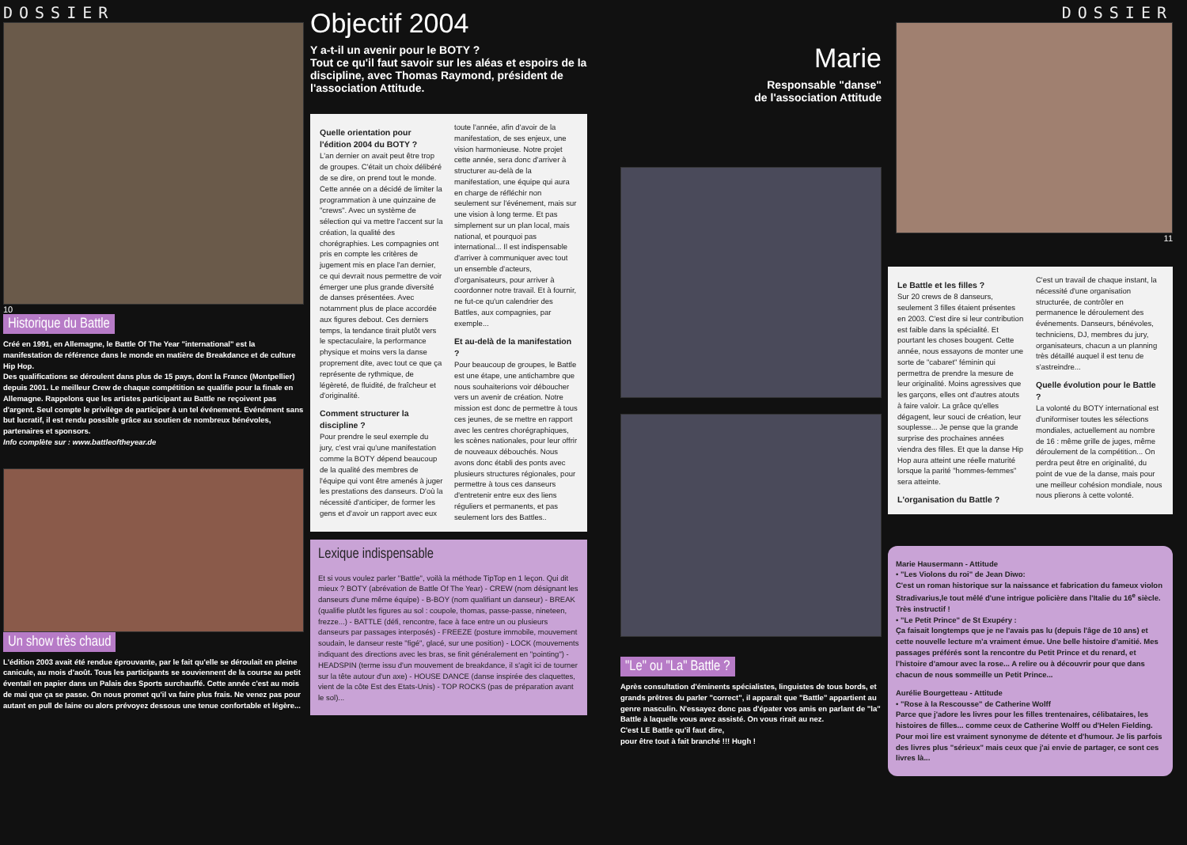DOSSIER
10
Historique du Battle
Créé en 1991, en Allemagne, le Battle Of The Year "international" est la manifestation de référence dans le monde en matière de Breakdance et de culture Hip Hop.
Des qualifications se déroulent dans plus de 15 pays, dont la France (Montpellier) depuis 2001. Le meilleur Crew de chaque compétition se qualifie pour la finale en Allemagne. Rappelons que les artistes participant au Battle ne reçoivent pas d'argent. Seul compte le privilège de participer à un tel événement. Evénément sans but lucratif, il est rendu possible grâce au soutien de nombreux bénévoles, partenaires et sponsors.
Info complète sur : www.battleoftheyear.de
Un show très chaud
L'édition 2003 avait été rendue éprouvante, par le fait qu'elle se déroulait en pleine canicule, au mois d'août. Tous les participants se souviennent de la course au petit éventail en papier dans un Palais des Sports surchauffé. Cette année c'est au mois de mai que ça se passe. On nous promet qu'il va faire plus frais. Ne venez pas pour autant en pull de laine ou alors prévoyez dessous une tenue confortable et légère...
Objectif 2004
Y a-t-il un avenir pour le BOTY ?
Tout ce qu'il faut savoir sur les aléas et espoirs de la discipline, avec Thomas Raymond, président de l'association Attitude.
Quelle orientation pour l'édition 2004 du BOTY ?
L'an dernier on avait peut être trop de groupes. C'était un choix délibéré de se dire, on prend tout le monde. Cette année on a décidé de limiter la programmation à une quinzaine de "crews". Avec un système de sélection qui va mettre l'accent sur la création, la qualité des chorégraphies. Les compagnies ont pris en compte les critères de jugement mis en place l'an dernier, ce qui devrait nous permettre de voir émerger une plus grande diversité de danses présentées. Avec notamment plus de place accordée aux figures debout. Ces derniers temps, la tendance tirait plutôt vers le spectaculaire, la performance physique et moins vers la danse proprement dite, avec tout ce que ça représente de rythmique, de légèreté, de fluidité, de fraîcheur et d'originalité.
Comment structurer la discipline ?
Pour prendre le seul exemple du jury, c'est vrai qu'une manifestation comme la BOTY dépend beaucoup de la qualité des membres de l'équipe qui vont être amenés à juger les prestations des danseurs. D'où la nécessité d'anticiper, de former les gens et d'avoir un rapport avec eux toute l'année, afin d'avoir de la manifestation, de ses enjeux, une vision harmonieuse. Notre projet cette année, sera donc d'arriver à structurer au-delà de la manifestation, une équipe qui aura en charge de réfléchir non seulement sur l'événement, mais sur une vision à long terme. Et pas simplement sur un plan local, mais national, et pourquoi pas international... Il est indispensable d'arriver à communiquer avec tout un ensemble d'acteurs, d'organisateurs, pour arriver à coordonner notre travail. Et à fournir, ne fut-ce qu'un calendrier des Battles, aux compagnies, par exemple...
Et au-delà de la manifestation ?
Pour beaucoup de groupes, le Battle est une étape, une antichambre que nous souhaiterions voir déboucher vers un avenir de création. Notre mission est donc de permettre à tous ces jeunes, de se mettre en rapport avec les centres chorégraphiques, les scènes nationales, pour leur offrir de nouveaux débouchés. Nous avons donc établi des ponts avec plusieurs structures régionales, pour permettre à tous ces danseurs d'entretenir entre eux des liens réguliers et permanents, et pas seulement lors des Battles..
Lexique indispensable
Et si vous voulez parler "Battle", voilà la méthode TipTop en 1 leçon. Qui dit mieux ? BOTY (abrévation de Battle Of The Year) - CREW (nom désignant les danseurs d'une même équipe) - B-BOY (nom qualifiant un danseur) - BREAK (qualifie plutôt les figures au sol : coupole, thomas, passe-passe, nineteen, frezze...) - BATTLE (défi, rencontre, face à face entre un ou plusieurs danseurs par passages interposés) - FREEZE (posture immobile, mouvement soudain, le danseur reste "figé", glacé, sur une position) - LOCK (mouvements indiquant des directions avec les bras, se finit généralement en "pointing") - HEADSPIN (terme issu d'un mouvement de breakdance, il s'agit ici de tourner sur la tête autour d'un axe) - HOUSE DANCE (danse inspirée des claquettes, vient de la côte Est des Etats-Unis) - TOP ROCKS (pas de préparation avant le sol)...
Marie
Responsable "danse"
de l'association Attitude
"Le" ou "La" Battle ?
Après consultation d'éminents spécialistes, linguistes de tous bords, et grands prêtres du parler "correct", il apparaît que "Battle" appartient au genre masculin. N'essayez donc pas d'épater vos amis en parlant de "la" Battle à laquelle vous avez assisté. On vous rirait au nez.
C'est LE Battle qu'il faut dire,
pour être tout à fait branché !!! Hugh !
DOSSIER
11
Le Battle et les filles ?
Sur 20 crews de 8 danseurs, seulement 3 filles étaient présentes en 2003. C'est dire si leur contribution est faible dans la spécialité. Et pourtant les choses bougent. Cette année, nous essayons de monter une sorte de "cabaret" féminin qui permettra de prendre la mesure de leur originalité. Moins agressives que les garçons, elles ont d'autres atouts à faire valoir. La grâce qu'elles dégagent, leur souci de création, leur souplesse... Je pense que la grande surprise des prochaines années viendra des filles. Et que la danse Hip Hop aura atteint une réelle maturité lorsque la parité "hommes-femmes" sera atteinte.
L'organisation du Battle ?
C'est un travail de chaque instant, la nécessité d'une organisation structurée, de contrôler en permanence le déroulement des événements. Danseurs, bénévoles, techniciens, DJ, membres du jury, organisateurs, chacun a un planning très détaillé auquel il est tenu de s'astreindre...
Quelle évolution pour le Battle ?
La volonté du BOTY international est d'uniformiser toutes les sélections mondiales, actuellement au nombre de 16 : même grille de juges, même déroulement de la compétition... On perdra peut être en originalité, du point de vue de la danse, mais pour une meilleur cohésion mondiale, nous nous plierons à cette volonté.
Marie Hausermann - Attitude
• "Les Violons du roi" de Jean Diwo:
C'est un roman historique sur la naissance et fabrication du fameux violon Stradivarius,le tout mêlé d'une intrigue policière dans l'Italie du 16<sup>e</sup> siècle. Très instructif !
• "Le Petit Prince" de St Exupéry :
Ça faisait longtemps que je ne l'avais pas lu (depuis l'âge de 10 ans) et cette nouvelle lecture m'a vraiment émue. Une belle histoire d'amitié. Mes passages préférés sont la rencontre du Petit Prince et du renard, et l'histoire d'amour avec la rose... A relire ou à découvrir pour que dans chacun de nous sommeille un Petit Prince...
Aurélie Bourgetteau - Attitude
• "Rose à la Rescousse" de Catherine Wolff
Parce que j'adore les livres pour les filles trentenaires, célibataires, les histoires de filles... comme ceux de Catherine Wolff ou d'Helen Fielding. Pour moi lire est vraiment synonyme de détente et d'humour. Je lis parfois des livres plus "sérieux" mais ceux que j'ai envie de partager, ce sont ces livres là...